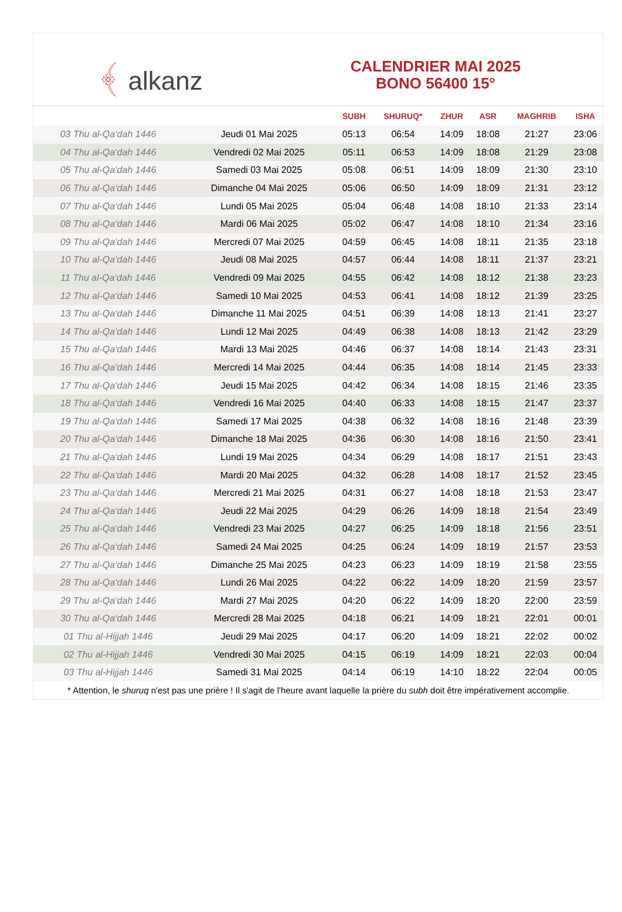﴾ alkanz
CALENDRIER MAI 2025
BONO 56400 15°
| | | SUBH | SHURUQ* | ZHUR | ASR | MAGHRIB | ISHA |
| --- | --- | --- | --- | --- | --- | --- | --- |
| 03 Thu al-Qa‘dah 1446 | Jeudi 01 Mai 2025 | 05:13 | 06:54 | 14:09 | 18:08 | 21:27 | 23:06 |
| 04 Thu al-Qa‘dah 1446 | Vendredi 02 Mai 2025 | 05:11 | 06:53 | 14:09 | 18:08 | 21:29 | 23:08 |
| 05 Thu al-Qa‘dah 1446 | Samedi 03 Mai 2025 | 05:08 | 06:51 | 14:09 | 18:09 | 21:30 | 23:10 |
| 06 Thu al-Qa‘dah 1446 | Dimanche 04 Mai 2025 | 05:06 | 06:50 | 14:09 | 18:09 | 21:31 | 23:12 |
| 07 Thu al-Qa‘dah 1446 | Lundi 05 Mai 2025 | 05:04 | 06:48 | 14:08 | 18:10 | 21:33 | 23:14 |
| 08 Thu al-Qa‘dah 1446 | Mardi 06 Mai 2025 | 05:02 | 06:47 | 14:08 | 18:10 | 21:34 | 23:16 |
| 09 Thu al-Qa‘dah 1446 | Mercredi 07 Mai 2025 | 04:59 | 06:45 | 14:08 | 18:11 | 21:35 | 23:18 |
| 10 Thu al-Qa‘dah 1446 | Jeudi 08 Mai 2025 | 04:57 | 06:44 | 14:08 | 18:11 | 21:37 | 23:21 |
| 11 Thu al-Qa‘dah 1446 | Vendredi 09 Mai 2025 | 04:55 | 06:42 | 14:08 | 18:12 | 21:38 | 23:23 |
| 12 Thu al-Qa‘dah 1446 | Samedi 10 Mai 2025 | 04:53 | 06:41 | 14:08 | 18:12 | 21:39 | 23:25 |
| 13 Thu al-Qa‘dah 1446 | Dimanche 11 Mai 2025 | 04:51 | 06:39 | 14:08 | 18:13 | 21:41 | 23:27 |
| 14 Thu al-Qa‘dah 1446 | Lundi 12 Mai 2025 | 04:49 | 06:38 | 14:08 | 18:13 | 21:42 | 23:29 |
| 15 Thu al-Qa‘dah 1446 | Mardi 13 Mai 2025 | 04:46 | 06:37 | 14:08 | 18:14 | 21:43 | 23:31 |
| 16 Thu al-Qa‘dah 1446 | Mercredi 14 Mai 2025 | 04:44 | 06:35 | 14:08 | 18:14 | 21:45 | 23:33 |
| 17 Thu al-Qa‘dah 1446 | Jeudi 15 Mai 2025 | 04:42 | 06:34 | 14:08 | 18:15 | 21:46 | 23:35 |
| 18 Thu al-Qa‘dah 1446 | Vendredi 16 Mai 2025 | 04:40 | 06:33 | 14:08 | 18:15 | 21:47 | 23:37 |
| 19 Thu al-Qa‘dah 1446 | Samedi 17 Mai 2025 | 04:38 | 06:32 | 14:08 | 18:16 | 21:48 | 23:39 |
| 20 Thu al-Qa‘dah 1446 | Dimanche 18 Mai 2025 | 04:36 | 06:30 | 14:08 | 18:16 | 21:50 | 23:41 |
| 21 Thu al-Qa‘dah 1446 | Lundi 19 Mai 2025 | 04:34 | 06:29 | 14:08 | 18:17 | 21:51 | 23:43 |
| 22 Thu al-Qa‘dah 1446 | Mardi 20 Mai 2025 | 04:32 | 06:28 | 14:08 | 18:17 | 21:52 | 23:45 |
| 23 Thu al-Qa‘dah 1446 | Mercredi 21 Mai 2025 | 04:31 | 06:27 | 14:08 | 18:18 | 21:53 | 23:47 |
| 24 Thu al-Qa‘dah 1446 | Jeudi 22 Mai 2025 | 04:29 | 06:26 | 14:09 | 18:18 | 21:54 | 23:49 |
| 25 Thu al-Qa‘dah 1446 | Vendredi 23 Mai 2025 | 04:27 | 06:25 | 14:09 | 18:18 | 21:56 | 23:51 |
| 26 Thu al-Qa‘dah 1446 | Samedi 24 Mai 2025 | 04:25 | 06:24 | 14:09 | 18:19 | 21:57 | 23:53 |
| 27 Thu al-Qa‘dah 1446 | Dimanche 25 Mai 2025 | 04:23 | 06:23 | 14:09 | 18:19 | 21:58 | 23:55 |
| 28 Thu al-Qa‘dah 1446 | Lundi 26 Mai 2025 | 04:22 | 06:22 | 14:09 | 18:20 | 21:59 | 23:57 |
| 29 Thu al-Qa‘dah 1446 | Mardi 27 Mai 2025 | 04:20 | 06:22 | 14:09 | 18:20 | 22:00 | 23:59 |
| 30 Thu al-Qa‘dah 1446 | Mercredi 28 Mai 2025 | 04:18 | 06:21 | 14:09 | 18:21 | 22:01 | 00:01 |
| 01 Thu al-Hijjah 1446 | Jeudi 29 Mai 2025 | 04:17 | 06:20 | 14:09 | 18:21 | 22:02 | 00:02 |
| 02 Thu al-Hijjah 1446 | Vendredi 30 Mai 2025 | 04:15 | 06:19 | 14:09 | 18:21 | 22:03 | 00:04 |
| 03 Thu al-Hijjah 1446 | Samedi 31 Mai 2025 | 04:14 | 06:19 | 14:10 | 18:22 | 22:04 | 00:05 |
* Attention, le shuruq n'est pas une prière ! Il s'agit de l'heure avant laquelle la prière du subh doit être impérativement accomplie.